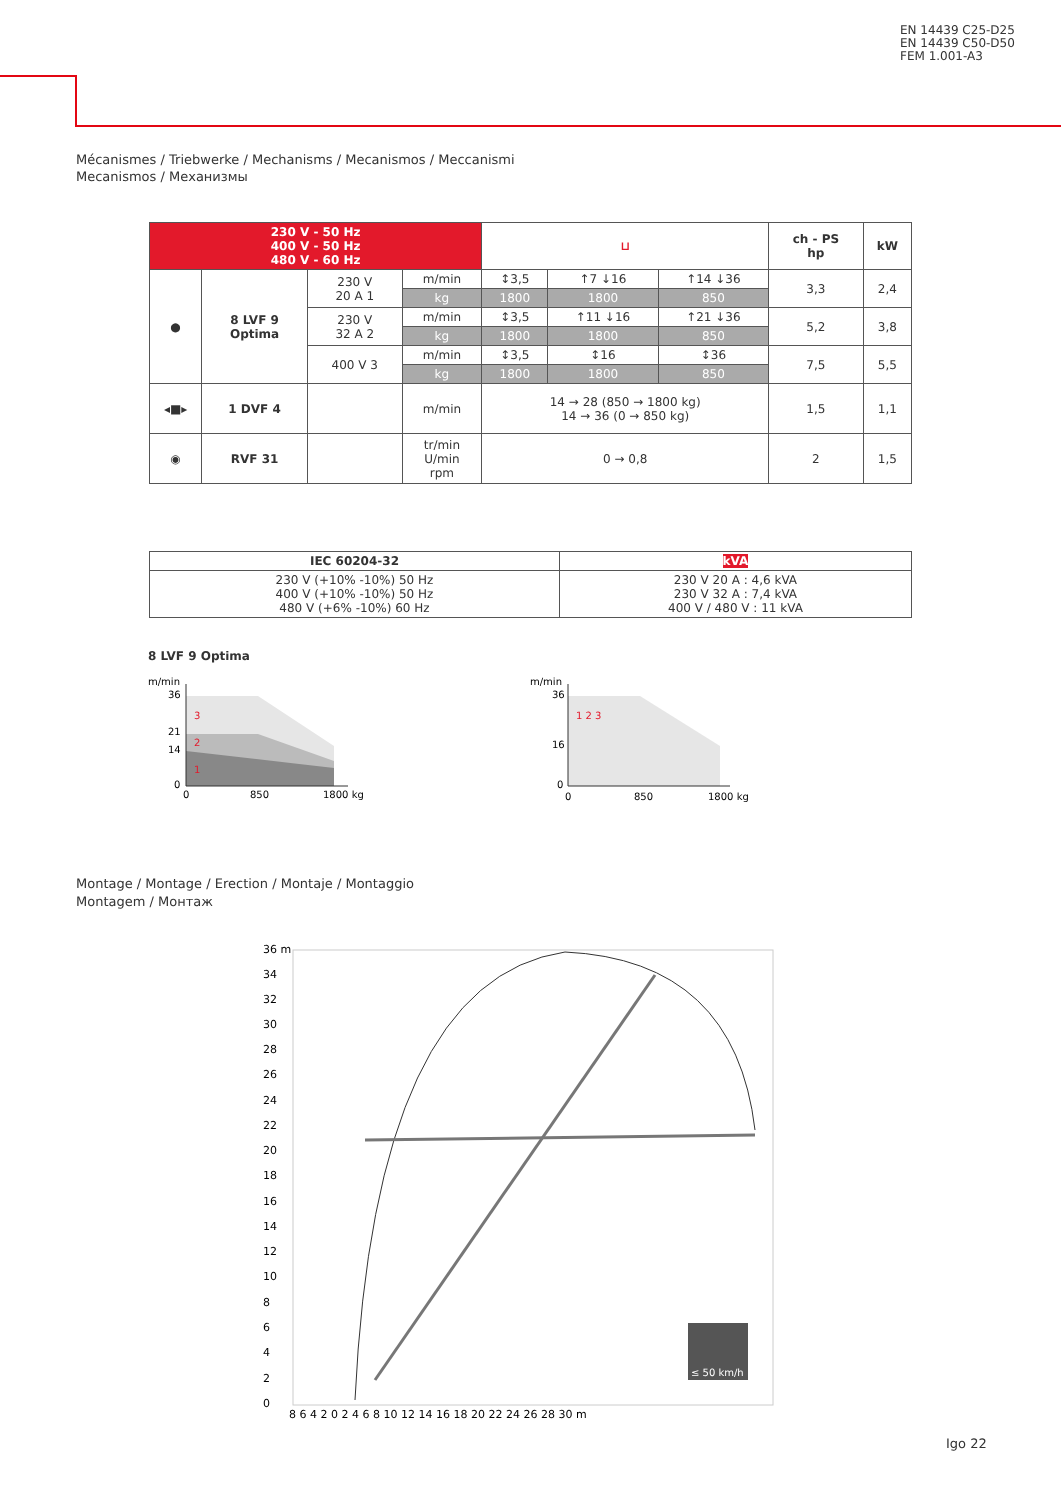EN 14439 C25-D25
EN 14439 C50-D50
FEM 1.001-A3
Mécanismes / Triebwerke / Mechanisms / Mecanismos / Meccanismi
Mecanismos / Механизмы
| 230 V - 50 Hz 400 V - 50 Hz 480 V - 60 Hz | | | | ⊔ | | | ch - PS hp | kW |
| --- | --- | --- | --- | --- | --- | --- | --- | --- |
| ● | 8 LVF 9 Optima | 230 V 20 A 1 | m/min | ↕3,5 | ↑7 ↓16 | ↑14 ↓36 | 3,3 | 2,4 |
| | | | kg | 1800 | 1800 | 850 | | |
| | | 230 V 32 A 2 | m/min | ↕3,5 | ↑11 ↓16 | ↑21 ↓36 | 5,2 | 3,8 |
| | | | kg | 1800 | 1800 | 850 | | |
| | | 400 V 3 | m/min | ↕3,5 | ↕16 | ↕36 | 7,5 | 5,5 |
| | | | kg | 1800 | 1800 | 850 | | |
| ◂■▸ | 1 DVF 4 | | m/min | 14 → 28 (850 → 1800 kg) 14 → 36 (0 → 850 kg) | | | 1,5 | 1,1 |
| ◉ | RVF 31 | | tr/min U/min rpm | 0 → 0,8 | | | 2 | 1,5 |
| IEC 60204-32 | kVA |
| --- | --- |
| 230 V (+10% -10%) 50 Hz 400 V (+10% -10%) 50 Hz 480 V (+6% -10%) 60 Hz | 230 V 20 A : 4,6 kVA 230 V 32 A : 7,4 kVA 400 V / 480 V : 11 kVA |
8 LVF 9 Optima
m/min
36
21
14
0
0
850
1800 kg
3
2
1
m/min
36
16
0
0
850
1800 kg
1 2 3
Montage / Montage / Erection / Montaje / Montaggio
Montagem / Монтаж
≤ 50 km/h
36 m
34
32
30
28
26
24
22
20
18
16
14
12
10
8
6
4
2
0
8 6 4 2 0 2 4 6 8 10 12 14 16 18 20 22 24 26 28 30 m
Igo 22